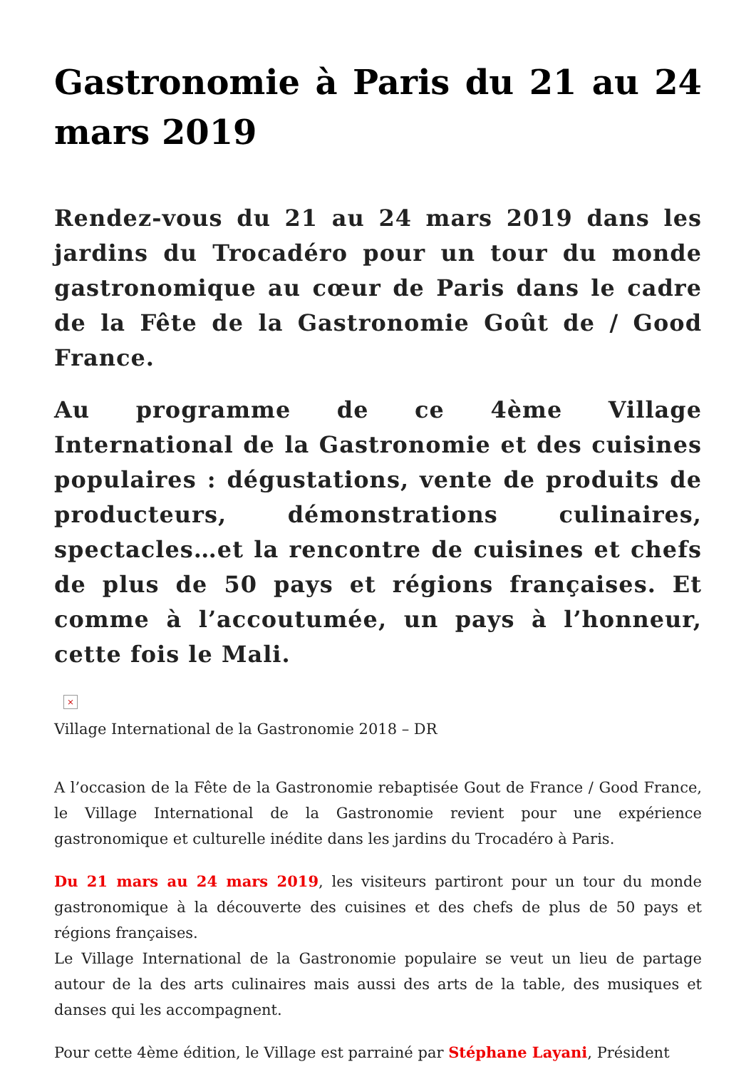Gastronomie à Paris du 21 au 24 mars 2019
Rendez-vous du 21 au 24 mars 2019 dans les jardins du Trocadéro pour un tour du monde gastronomique au cœur de Paris dans le cadre de la Fête de la Gastronomie Goût de / Good France.
Au programme de ce 4ème Village International de la Gastronomie et des cuisines populaires : dégustations, vente de produits de producteurs, démonstrations culinaires, spectacles…et la rencontre de cuisines et chefs de plus de 50 pays et régions françaises. Et comme à l’accoutumée, un pays à l’honneur, cette fois le Mali.
×
Village International de la Gastronomie 2018 – DR
A l’occasion de la Fête de la Gastronomie rebaptisée Gout de France / Good France, le Village International de la Gastronomie revient pour une expérience gastronomique et culturelle inédite dans les jardins du Trocadéro à Paris.
Du 21 mars au 24 mars 2019, les visiteurs partiront pour un tour du monde gastronomique à la découverte des cuisines et des chefs de plus de 50 pays et régions françaises.
Le Village International de la Gastronomie populaire se veut un lieu de partage autour de la des arts culinaires mais aussi des arts de la table, des musiques et danses qui les accompagnent.
Pour cette 4ème édition, le Village est parrainé par Stéphane Layani, Président